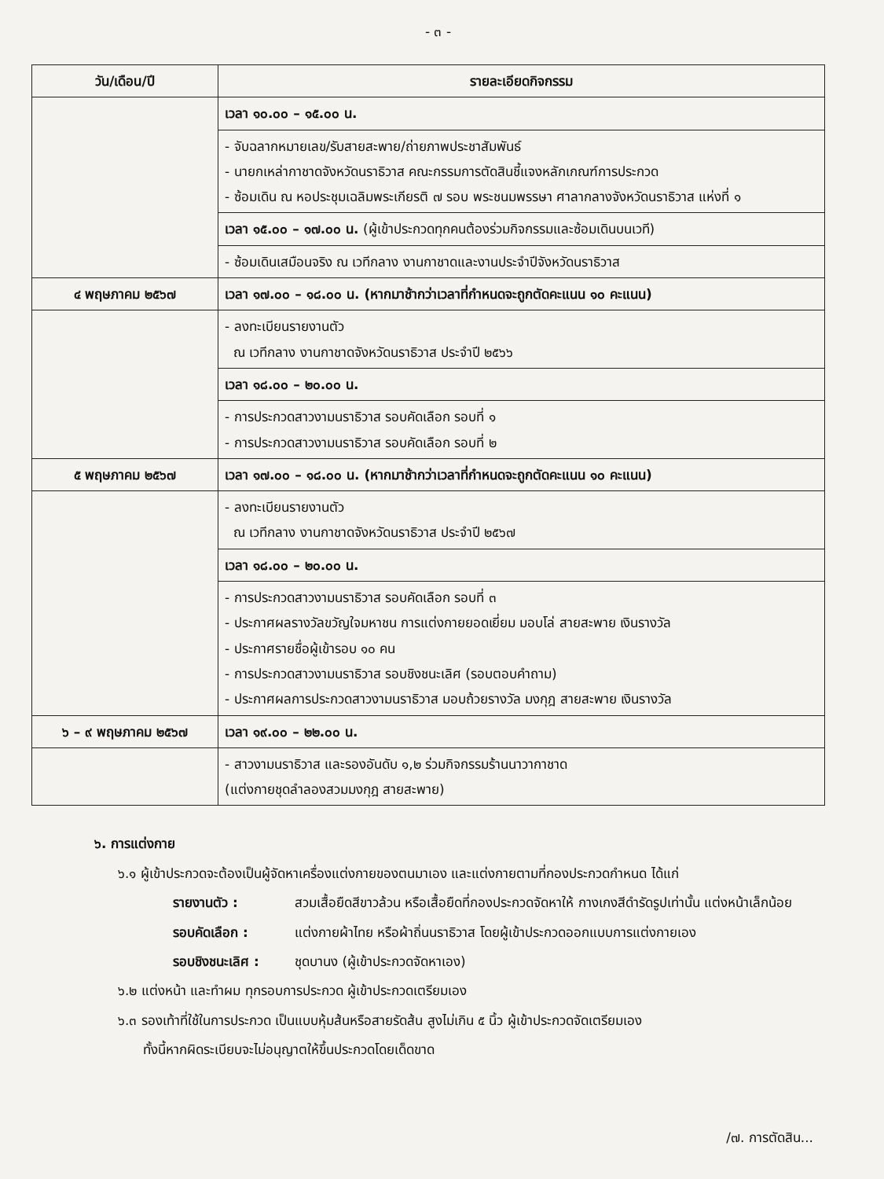- ๓ -
| วัน/เดือน/ปี | รายละเอียดกิจกรรม |
| --- | --- |
| | เวลา ๑๐.๐๐ – ๑๕.๐๐ น. |
| | - จับฉลากหมายเลข/รับสายสะพาย/ถ่ายภาพประชาสัมพันธ์ - นายกเหล่ากาชาดจังหวัดนราธิวาส คณะกรรมการตัดสินชี้แจงหลักเกณฑ์การประกวด - ซ้อมเดิน ณ หอประชุมเฉลิมพระเกียรติ ๗ รอบ พระชนมพรรษา ศาลากลางจังหวัดนราธิวาส แห่งที่ ๑ |
| | เวลา ๑๕.๐๐ – ๑๗.๐๐ น. (ผู้เข้าประกวดทุกคนต้องร่วมกิจกรรมและซ้อมเดินบนเวที) |
| | - ซ้อมเดินเสมือนจริง ณ เวทีกลาง งานกาชาดและงานประจำปีจังหวัดนราธิวาส |
| ๔ พฤษภาคม ๒๕๖๗ | เวลา ๑๗.๐๐ – ๑๘.๐๐ น. (หากมาช้ากว่าเวลาที่กำหนดจะถูกตัดคะแนน ๑๐ คะแนน) |
| | - ลงทะเบียนรายงานตัว ณ เวทีกลาง งานกาชาดจังหวัดนราธิวาส ประจำปี ๒๕๖๖ |
| | เวลา ๑๘.๐๐ – ๒๐.๐๐ น. |
| | - การประกวดสาวงามนราธิวาส รอบคัดเลือก รอบที่ ๑ - การประกวดสาวงามนราธิวาส รอบคัดเลือก รอบที่ ๒ |
| ๕ พฤษภาคม ๒๕๖๗ | เวลา ๑๗.๐๐ – ๑๘.๐๐ น. (หากมาช้ากว่าเวลาที่กำหนดจะถูกตัดคะแนน ๑๐ คะแนน) |
| | - ลงทะเบียนรายงานตัว ณ เวทีกลาง งานกาชาดจังหวัดนราธิวาส ประจำปี ๒๕๖๗ |
| | เวลา ๑๘.๐๐ – ๒๐.๐๐ น. |
| | - การประกวดสาวงามนราธิวาส รอบคัดเลือก รอบที่ ๓ - ประกาศผลรางวัลขวัญใจมหาชน การแต่งกายยอดเยี่ยม มอบโล่ สายสะพาย เงินรางวัล - ประกาศรายชื่อผู้เข้ารอบ ๑๐ คน - การประกวดสาวงามนราธิวาส รอบชิงชนะเลิศ (รอบตอบคำถาม) - ประกาศผลการประกวดสาวงามนราธิวาส มอบถ้วยรางวัล มงกุฎ สายสะพาย เงินรางวัล |
| ๖ – ๙ พฤษภาคม ๒๕๖๗ | เวลา ๑๙.๐๐ – ๒๒.๐๐ น. |
| | - สาวงามนราธิวาส และรองอันดับ ๑,๒ ร่วมกิจกรรมร้านนาวากาชาด (แต่งกายชุดลำลองสวมมงกุฎ สายสะพาย) |
๖. การแต่งกาย
๖.๑ ผู้เข้าประกวดจะต้องเป็นผู้จัดหาเครื่องแต่งกายของตนมาเอง และแต่งกายตามที่กองประกวดกำหนด ได้แก่
รายงานตัว : สวมเสื้อยืดสีขาวล้วน หรือเสื้อยืดที่กองประกวดจัดหาให้ กางเกงสีดำรัดรูปเท่านั้น แต่งหน้าเล็กน้อย
รอบคัดเลือก : แต่งกายผ้าไทย หรือผ้าถิ่นนราธิวาส โดยผู้เข้าประกวดออกแบบการแต่งกายเอง
รอบชิงชนะเลิศ : ชุดบานง (ผู้เข้าประกวดจัดหาเอง)
๖.๒ แต่งหน้า และทำผม ทุกรอบการประกวด ผู้เข้าประกวดเตรียมเอง
๖.๓ รองเท้าที่ใช้ในการประกวด เป็นแบบหุ้มส้นหรือสายรัดส้น สูงไม่เกิน ๕ นิ้ว ผู้เข้าประกวดจัดเตรียมเอง
ทั้งนี้หากผิดระเบียบจะไม่อนุญาตให้ขึ้นประกวดโดยเด็ดขาด
/๗. การตัดสิน...